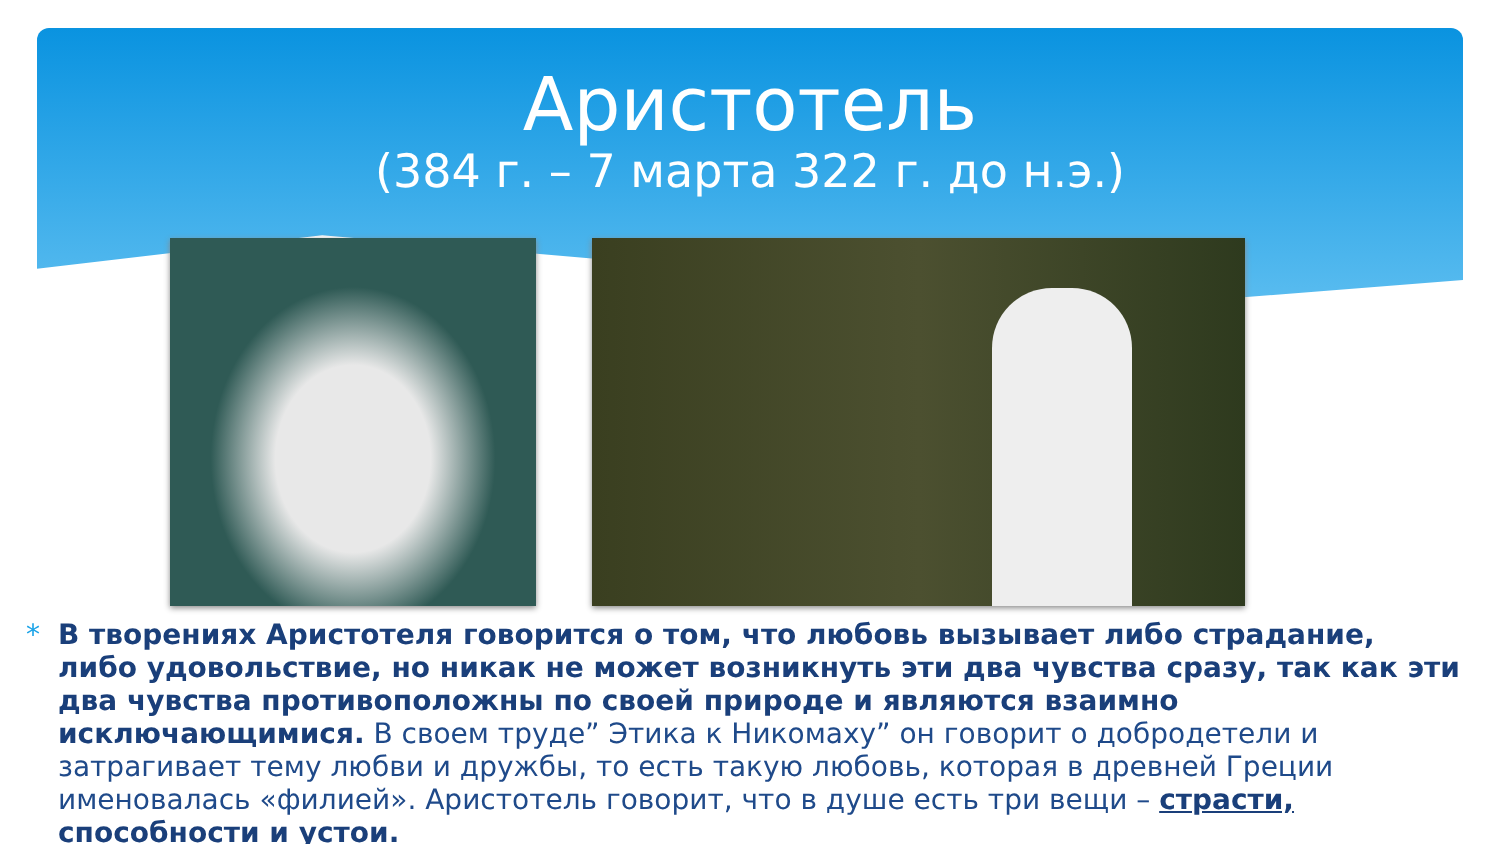Аристотель
(384 г. – 7 марта 322 г. до н.э.)
* В творениях Аристотеля говорится о том, что любовь вызывает либо страдание, либо удовольствие, но никак не может возникнуть эти два чувства сразу, так как эти два чувства противоположны по своей природе и являются взаимно исключающимися. В своем труде” Этика к Никомаху” он говорит о добродетели и затрагивает тему любви и дружбы, то есть такую любовь, которая в древней Греции именовалась «филией». Аристотель говорит, что в душе есть три вещи – страсти, способности и устои.